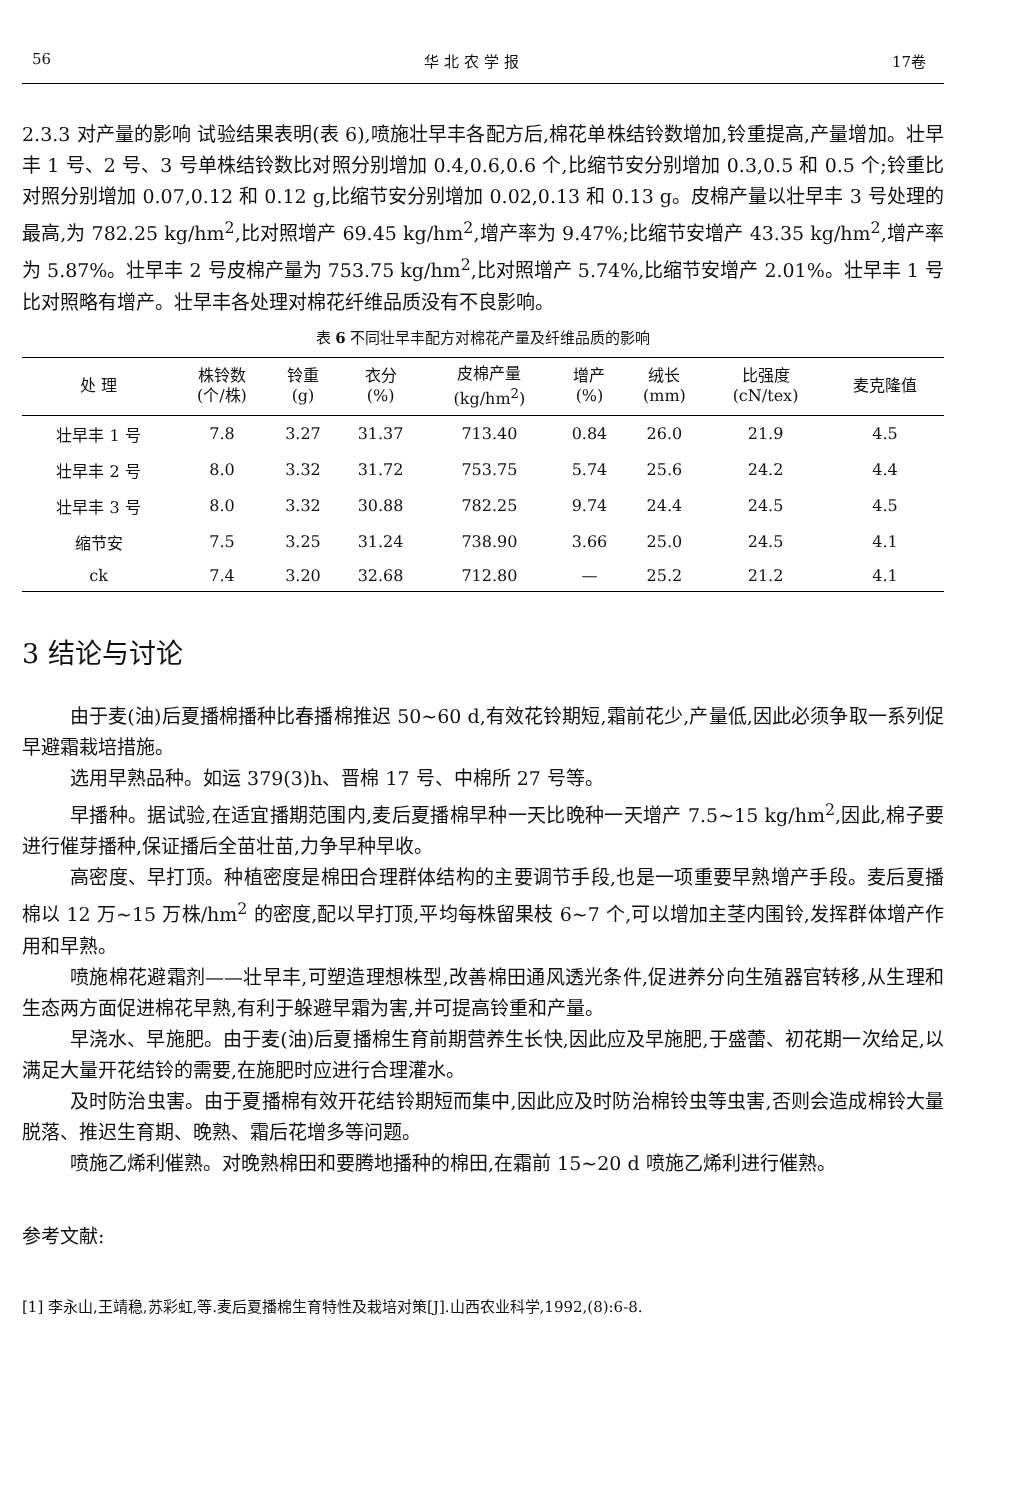56 华 北 农 学 报 17卷
2.3.3 对产量的影响 试验结果表明(表 6),喷施壮早丰各配方后,棉花单株结铃数增加,铃重提高,产量增加。壮早丰 1 号、2 号、3 号单株结铃数比对照分别增加 0.4,0.6,0.6 个,比缩节安分别增加 0.3,0.5 和 0.5 个;铃重比对照分别增加 0.07,0.12 和 0.12 g,比缩节安分别增加 0.02,0.13 和 0.13 g。皮棉产量以壮早丰 3 号处理的最高,为 782.25 kg/hm<sup>2</sup>,比对照增产 69.45 kg/hm<sup>2</sup>,增产率为 9.47%;比缩节安增产 43.35 kg/hm<sup>2</sup>,增产率为 5.87%。壮早丰 2 号皮棉产量为 753.75 kg/hm<sup>2</sup>,比对照增产 5.74%,比缩节安增产 2.01%。壮早丰 1 号比对照略有增产。壮早丰各处理对棉花纤维品质没有不良影响。
表 6 不同壮早丰配方对棉花产量及纤维品质的影响
| 处 理 | 株铃数 (个/株) | 铃重 (g) | 衣分 (%) | 皮棉产量 (kg/hm<sup>2</sup>) | 增产 (%) | 绒长 (mm) | 比强度 (cN/tex) | 麦克隆值 |
| --- | --- | --- | --- | --- | --- | --- | --- | --- |
| 壮早丰 1 号 | 7.8 | 3.27 | 31.37 | 713.40 | 0.84 | 26.0 | 21.9 | 4.5 |
| 壮早丰 2 号 | 8.0 | 3.32 | 31.72 | 753.75 | 5.74 | 25.6 | 24.2 | 4.4 |
| 壮早丰 3 号 | 8.0 | 3.32 | 30.88 | 782.25 | 9.74 | 24.4 | 24.5 | 4.5 |
| 缩节安 | 7.5 | 3.25 | 31.24 | 738.90 | 3.66 | 25.0 | 24.5 | 4.1 |
| ck | 7.4 | 3.20 | 32.68 | 712.80 | — | 25.2 | 21.2 | 4.1 |
3 结论与讨论
由于麦(油)后夏播棉播种比春播棉推迟 50~60 d,有效花铃期短,霜前花少,产量低,因此必须争取一系列促早避霜栽培措施。
选用早熟品种。如运 379(3)h、晋棉 17 号、中棉所 27 号等。
早播种。据试验,在适宜播期范围内,麦后夏播棉早种一天比晚种一天增产 7.5~15 kg/hm<sup>2</sup>,因此,棉子要进行催芽播种,保证播后全苗壮苗,力争早种早收。
高密度、早打顶。种植密度是棉田合理群体结构的主要调节手段,也是一项重要早熟增产手段。麦后夏播棉以 12 万~15 万株/hm<sup>2</sup> 的密度,配以早打顶,平均每株留果枝 6~7 个,可以增加主茎内围铃,发挥群体增产作用和早熟。
喷施棉花避霜剂——壮早丰,可塑造理想株型,改善棉田通风透光条件,促进养分向生殖器官转移,从生理和生态两方面促进棉花早熟,有利于躲避早霜为害,并可提高铃重和产量。
早浇水、早施肥。由于麦(油)后夏播棉生育前期营养生长快,因此应及早施肥,于盛蕾、初花期一次给足,以满足大量开花结铃的需要,在施肥时应进行合理灌水。
及时防治虫害。由于夏播棉有效开花结铃期短而集中,因此应及时防治棉铃虫等虫害,否则会造成棉铃大量脱落、推迟生育期、晚熟、霜后花增多等问题。
喷施乙烯利催熟。对晚熟棉田和要腾地播种的棉田,在霜前 15~20 d 喷施乙烯利进行催熟。
参考文献:
[1] 李永山,王靖稳,苏彩虹,等.麦后夏播棉生育特性及栽培对策[J].山西农业科学,1992,(8):6-8.